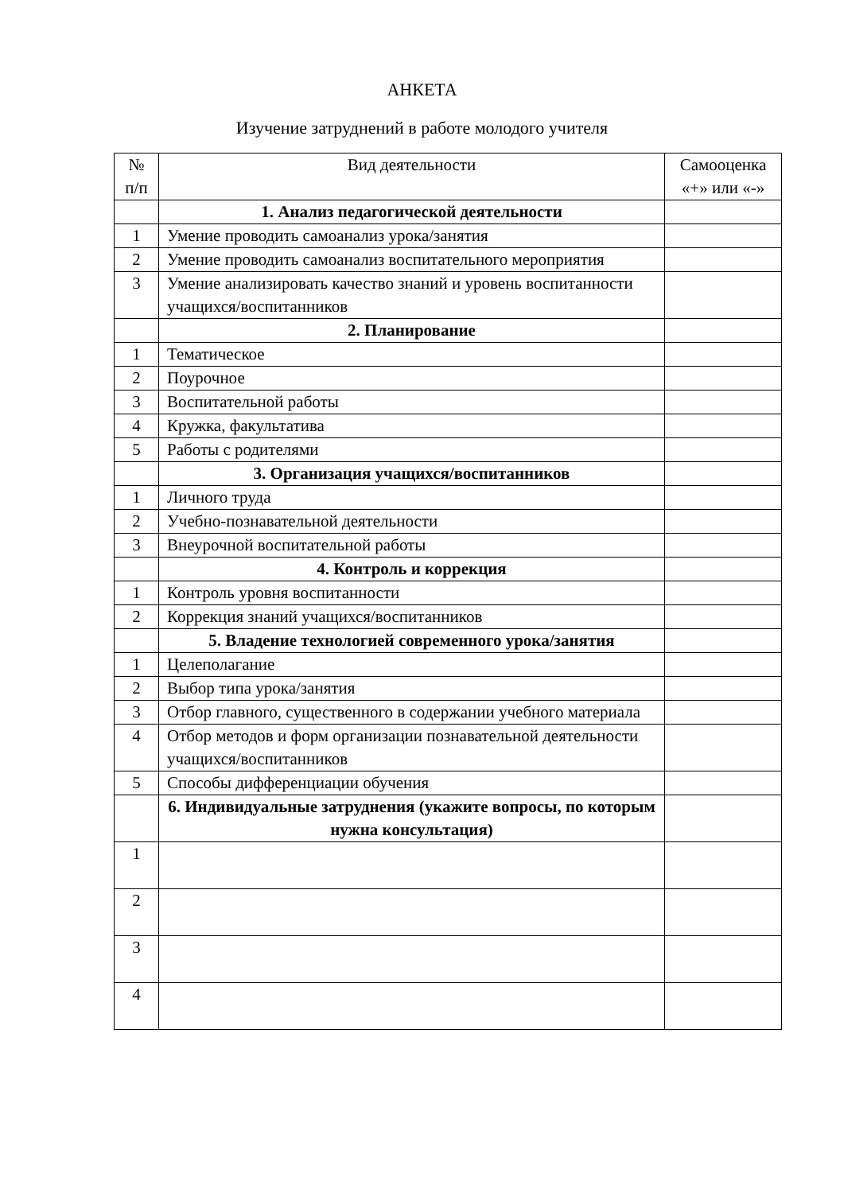АНКЕТА
Изучение затруднений в работе молодого учителя
| № п/п | Вид деятельности | Самооценка «+» или «-» |
| --- | --- | --- |
| | 1. Анализ педагогической деятельности | |
| 1 | Умение проводить самоанализ урока/занятия | |
| 2 | Умение проводить самоанализ воспитательного мероприятия | |
| 3 | Умение анализировать качество знаний и уровень воспитанности учащихся/воспитанников | |
| | 2. Планирование | |
| 1 | Тематическое | |
| 2 | Поурочное | |
| 3 | Воспитательной работы | |
| 4 | Кружка, факультатива | |
| 5 | Работы с родителями | |
| | 3. Организация учащихся/воспитанников | |
| 1 | Личного труда | |
| 2 | Учебно-познавательной деятельности | |
| 3 | Внеурочной воспитательной работы | |
| | 4. Контроль и коррекция | |
| 1 | Контроль уровня воспитанности | |
| 2 | Коррекция знаний учащихся/воспитанников | |
| | 5. Владение технологией современного урока/занятия | |
| 1 | Целеполагание | |
| 2 | Выбор типа урока/занятия | |
| 3 | Отбор главного, существенного в содержании учебного материала | |
| 4 | Отбор методов и форм организации познавательной деятельности учащихся/воспитанников | |
| 5 | Способы дифференциации обучения | |
| | 6. Индивидуальные затруднения (укажите вопросы, по которым нужна консультация) | |
| 1 | | |
| 2 | | |
| 3 | | |
| 4 | | |